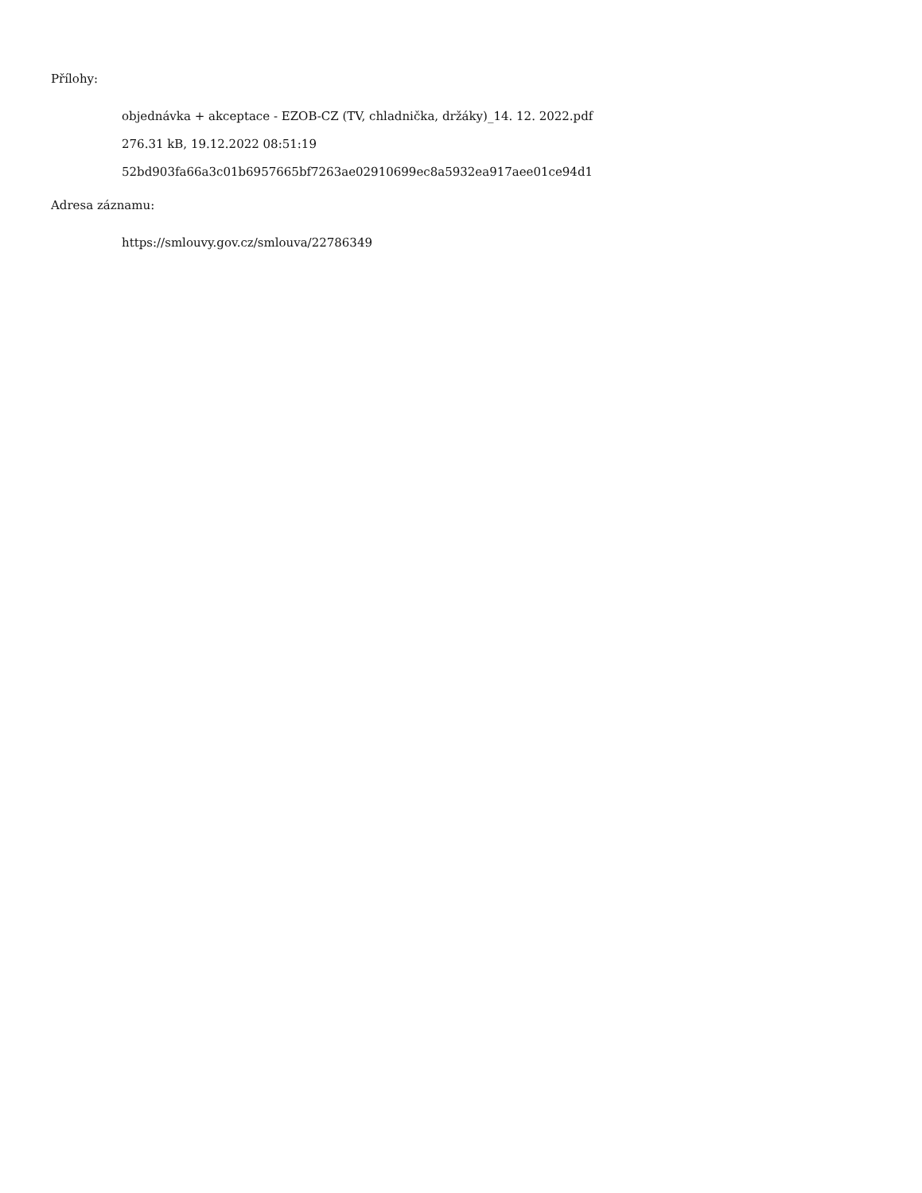Přílohy:
objednávka + akceptace - EZOB-CZ (TV, chladnička, držáky)_14. 12. 2022.pdf
276.31 kB, 19.12.2022 08:51:19
52bd903fa66a3c01b6957665bf7263ae02910699ec8a5932ea917aee01ce94d1
Adresa záznamu:
https://smlouvy.gov.cz/smlouva/22786349